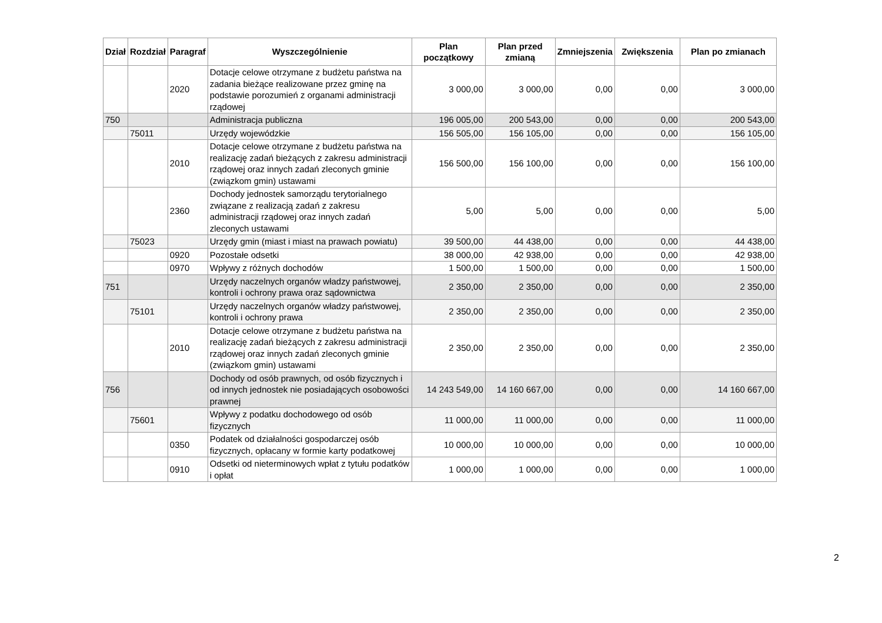| Dział | Rozdział | Paragraf | Wyszczególnienie | Plan początkowy | Plan przed zmianą | Zmniejszenia | Zwiększenia | Plan po zmianach |
| --- | --- | --- | --- | --- | --- | --- | --- | --- |
| | | 2020 | Dotacje celowe otrzymane z budżetu państwa na zadania bieżące realizowane przez gminę na podstawie porozumień z organami administracji rządowej | 3 000,00 | 3 000,00 | 0,00 | 0,00 | 3 000,00 |
| 750 | | | Administracja publiczna | 196 005,00 | 200 543,00 | 0,00 | 0,00 | 200 543,00 |
| | 75011 | | Urzędy wojewódzkie | 156 505,00 | 156 105,00 | 0,00 | 0,00 | 156 105,00 |
| | | 2010 | Dotacje celowe otrzymane z budżetu państwa na realizację zadań bieżących z zakresu administracji rządowej oraz innych zadań zleconych gminie (związkom gmin) ustawami | 156 500,00 | 156 100,00 | 0,00 | 0,00 | 156 100,00 |
| | | 2360 | Dochody jednostek samorządu terytorialnego związane z realizacją zadań z zakresu administracji rządowej oraz innych zadań zleconych ustawami | 5,00 | 5,00 | 0,00 | 0,00 | 5,00 |
| | 75023 | | Urzędy gmin (miast i miast na prawach powiatu) | 39 500,00 | 44 438,00 | 0,00 | 0,00 | 44 438,00 |
| | | 0920 | Pozostałe odsetki | 38 000,00 | 42 938,00 | 0,00 | 0,00 | 42 938,00 |
| | | 0970 | Wpływy z różnych dochodów | 1 500,00 | 1 500,00 | 0,00 | 0,00 | 1 500,00 |
| 751 | | | Urzędy naczelnych organów władzy państwowej, kontroli i ochrony prawa oraz sądownictwa | 2 350,00 | 2 350,00 | 0,00 | 0,00 | 2 350,00 |
| | 75101 | | Urzędy naczelnych organów władzy państwowej, kontroli i ochrony prawa | 2 350,00 | 2 350,00 | 0,00 | 0,00 | 2 350,00 |
| | | 2010 | Dotacje celowe otrzymane z budżetu państwa na realizację zadań bieżących z zakresu administracji rządowej oraz innych zadań zleconych gminie (związkom gmin) ustawami | 2 350,00 | 2 350,00 | 0,00 | 0,00 | 2 350,00 |
| 756 | | | Dochody od osób prawnych, od osób fizycznych i od innych jednostek nie posiadających osobowości prawnej | 14 243 549,00 | 14 160 667,00 | 0,00 | 0,00 | 14 160 667,00 |
| | 75601 | | Wpływy z podatku dochodowego od osób fizycznych | 11 000,00 | 11 000,00 | 0,00 | 0,00 | 11 000,00 |
| | | 0350 | Podatek od działalności gospodarczej osób fizycznych, opłacany w formie karty podatkowej | 10 000,00 | 10 000,00 | 0,00 | 0,00 | 10 000,00 |
| | | 0910 | Odsetki od nieterminowych wpłat z tytułu podatków i opłat | 1 000,00 | 1 000,00 | 0,00 | 0,00 | 1 000,00 |
2